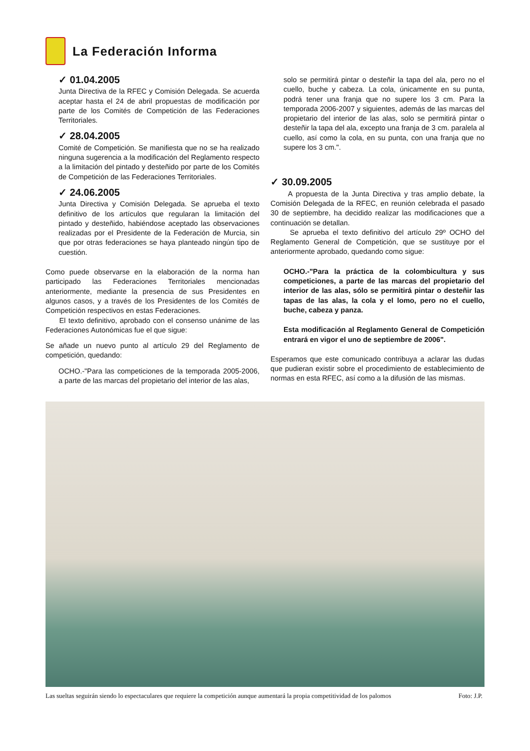La Federación Informa
✓ 01.04.2005
Junta Directiva de la RFEC y Comisión Delegada. Se acuerda aceptar hasta el 24 de abril propuestas de modificación por parte de los Comités de Competición de las Federaciones Territoriales.
✓ 28.04.2005
Comité de Competición. Se manifiesta que no se ha realizado ninguna sugerencia a la modificación del Reglamento respecto a la limitación del pintado y desteñido por parte de los Comités de Competición de las Federaciones Territoriales.
✓ 24.06.2005
Junta Directiva y Comisión Delegada. Se aprueba el texto definitivo de los artículos que regularan la limitación del pintado y desteñido, habiéndose aceptado las observaciones realizadas por el Presidente de la Federación de Murcia, sin que por otras federaciones se haya planteado ningún tipo de cuestión.
Como puede observarse en la elaboración de la norma han participado las Federaciones Territoriales mencionadas anteriormente, mediante la presencia de sus Presidentes en algunos casos, y a través de los Presidentes de los Comités de Competición respectivos en estas Federaciones.
El texto definitivo, aprobado con el consenso unánime de las Federaciones Autonómicas fue el que sigue:
Se añade un nuevo punto al artículo 29 del Reglamento de competición, quedando:
OCHO.-"Para las competiciones de la temporada 2005-2006, a parte de las marcas del propietario del interior de las alas,
solo se permitirá pintar o desteñir la tapa del ala, pero no el cuello, buche y cabeza. La cola, únicamente en su punta, podrá tener una franja que no supere los 3 cm. Para la temporada 2006-2007 y siguientes, además de las marcas del propietario del interior de las alas, solo se permitirá pintar o desteñir la tapa del ala, excepto una franja de 3 cm. paralela al cuello, así como la cola, en su punta, con una franja que no supere los 3 cm.".
✓ 30.09.2005
A propuesta de la Junta Directiva y tras amplio debate, la Comisión Delegada de la RFEC, en reunión celebrada el pasado 30 de septiembre, ha decidido realizar las modificaciones que a continuación se detallan.
Se aprueba el texto definitivo del artículo 29º OCHO del Reglamento General de Competición, que se sustituye por el anteriormente aprobado, quedando como sigue:
OCHO.-"Para la práctica de la colombicultura y sus competiciones, a parte de las marcas del propietario del interior de las alas, sólo se permitirá pintar o desteñir las tapas de las alas, la cola y el lomo, pero no el cuello, buche, cabeza y panza.
Esta modificación al Reglamento General de Competición entrará en vigor el uno de septiembre de 2006".
Esperamos que este comunicado contribuya a aclarar las dudas que pudieran existir sobre el procedimiento de establecimiento de normas en esta RFEC, así como a la difusión de las mismas.
Las sueltas seguirán siendo lo espectaculares que requiere la competición aunque aumentará la propia competitividad de los palomos Foto: J.P.